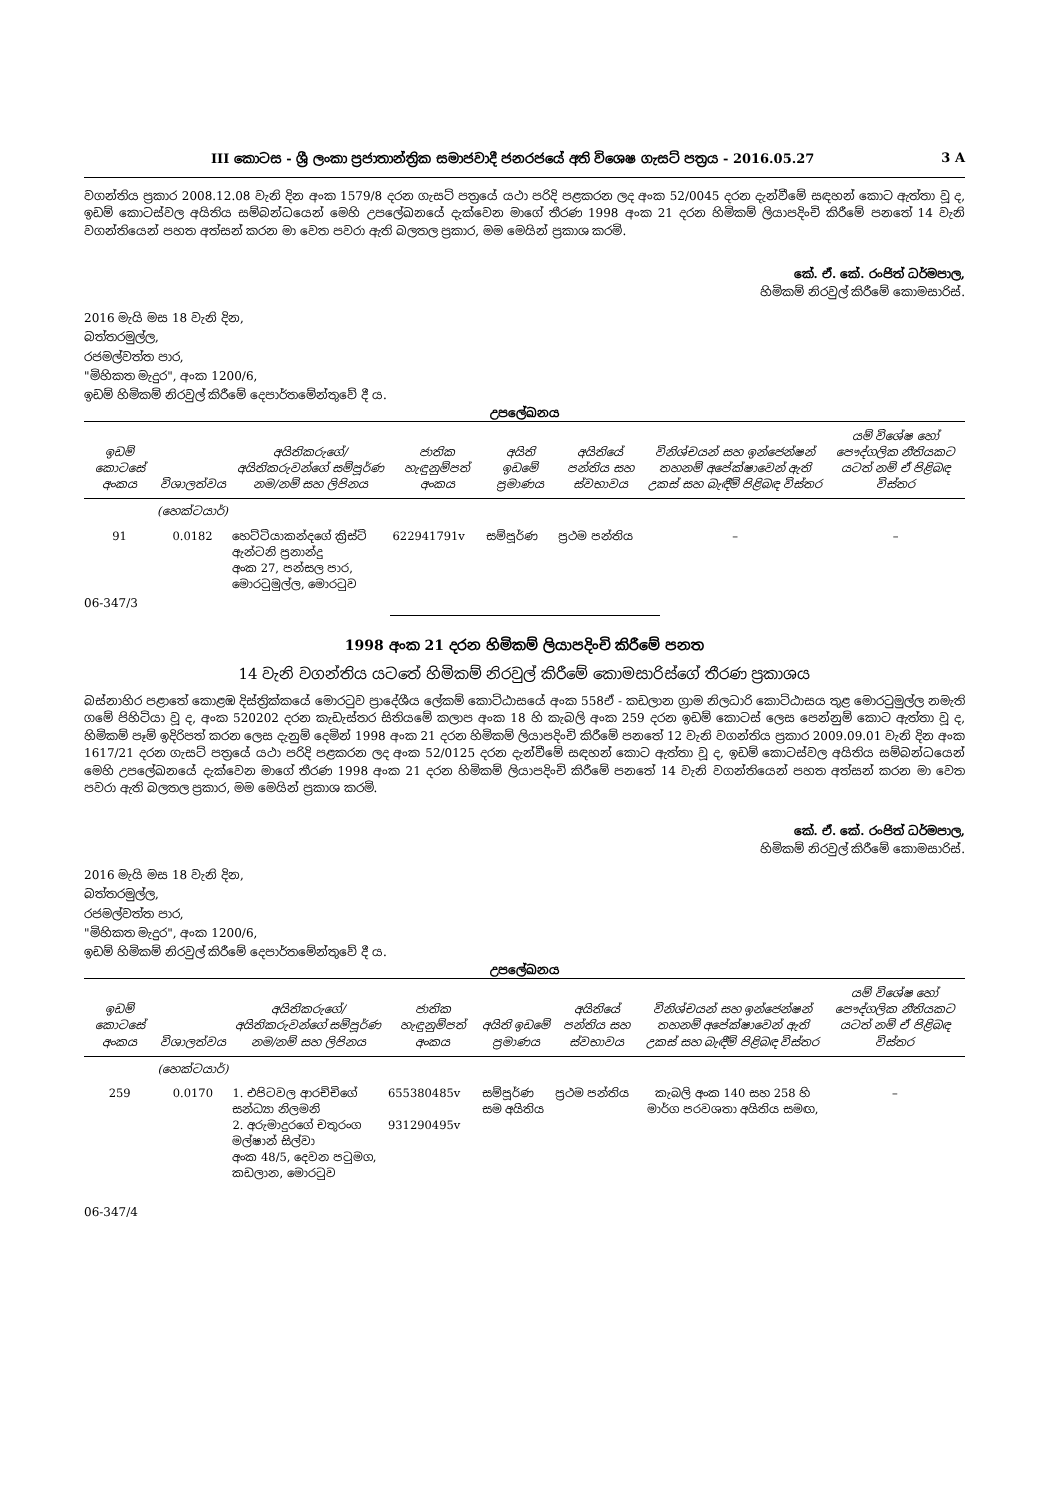III කොටස - ශ්‍රී ලංකා ප්‍රජාතාන්ත්‍රික සමාජවාදී ජනරජයේ අති විශෙෂ ගැසට් පත්‍රය - 2016.05.27 3 A
වගන්තිය ප්‍රකාර 2008.12.08 වැනි දින අංක 1579/8 දරන ගැසට් පත්‍රයේ යථා පරිදි පළකරන ලද අංක 52/0045 දරන දැන්වීමේ සඳහන් කොට ඇත්තා වූ ද, ඉඩම් කොටස්වල අයිතිය සම්බන්ධයෙන් මෙහි උපලේඛනයේ දැක්වෙන මාගේ තීරණ 1998 අංක 21 දරන හිමිකම් ලියාපදිංචි කිරීමේ පනතේ 14 වැනි වගන්තියෙන් පහත අත්සන් කරන මා වෙත පවරා ඇති බලතල ප්‍රකාර, මම මෙයින් ප්‍රකාශ කරමි.
කේ. ඒ. කේ. රංජිත් ධර්මපාල,
හිමිකම් නිරවුල් කිරීමේ කොමසාරිස්.
2016 මැයි මස 18 වැනි දින,
බත්තරමුල්ල,
රජමල්වත්ත පාර,
"මිහිකත මැදුර", අංක 1200/6,
ඉඩම් හිමිකම් නිරවුල් කිරීමේ දෙපාර්තමේන්තුවේ දී ය.
උපලේඛනය
| ඉඩම් කොටසේ අංකය | විශාලත්වය | අයිතිකරුගේ/අයිතිකරුවන්ගේ සම්පූර්ණ නම/නම් සහ ලිපිනය | ජාතික හැඳුනුම්පත් අංකය | අයිති ඉඩමේ ප්‍රමාණය | අයිතියේ පන්තිය සහ ස්වභාවය | විනිශ්චයන් සහ ඉන්ජෙන්ෂන් තහනම් අපේක්ෂාවෙන් ඇති උකස් සහ බැඳීම් පිළිබඳ විස්තර | යම් විශේෂ හෝ පෞද්ගලික නීතියකට යටත් නම් ඒ පිළිබඳ විස්තර |
| --- | --- | --- | --- | --- | --- | --- | --- |
| | (හෙක්ටයාර්) | | | | | | |
| 91 | 0.0182 | හෙට්ටියාකන්දගේ ක්‍රිස්ටි ඇන්ටනි ප්‍රනාන්දු අංක 27, පන්සල පාර, මොරටුමුල්ල, මොරටුව | 622941791v | සම්පූර්ණ | ප්‍රථම පන්තිය | – | – |
06-347/3
1998 අංක 21 දරන හිමිකම් ලියාපදිංචි කිරීමේ පනත
14 වැනි වගන්තිය යටතේ හිමිකම් නිරවුල් කිරීමේ කොමසාරිස්ගේ තීරණ ප්‍රකාශය
බස්නාහිර පළාතේ කොළඹ දිස්ත්‍රික්කයේ මොරටුව ප්‍රාදේශීය ලේකම් කොට්ඨාසයේ අංක 558ඒ - කඩලාන ග්‍රාම නිලධාරි කොට්ඨාසය තුළ මොරටුමුල්ල නමැති ගමේ පිහිටියා වූ ද, අංක 520202 දරන කැඩැස්තර සිතියමේ කලාප අංක 18 හි කැබලි අංක 259 දරන ඉඩම් කොටස් ලෙස පෙන්නුම් කොට ඇත්තා වූ ද, හිමිකම් පෑම් ඉදිරිපත් කරන ලෙස දැනුම් දෙමින් 1998 අංක 21 දරන හිමිකම් ලියාපදිංචි කිරීමේ පනතේ 12 වැනි වගන්තිය ප්‍රකාර 2009.09.01 වැනි දින අංක 1617/21 දරන ගැසට් පත්‍රයේ යථා පරිදි පළකරන ලද අංක 52/0125 දරන දැන්වීමේ සඳහන් කොට ඇත්තා වූ ද, ඉඩම් කොටස්වල අයිතිය සම්බන්ධයෙන් මෙහි උපලේඛනයේ දැක්වෙන මාගේ තීරණ 1998 අංක 21 දරන හිමිකම් ලියාපදිංචි කිරීමේ පනතේ 14 වැනි වගන්තියෙන් පහත අත්සන් කරන මා වෙත පවරා ඇති බලතල ප්‍රකාර, මම මෙයින් ප්‍රකාශ කරමි.
කේ. ඒ. කේ. රංජිත් ධර්මපාල,
හිමිකම් නිරවුල් කිරීමේ කොමසාරිස්.
2016 මැයි මස 18 වැනි දින,
බත්තරමුල්ල,
රජමල්වත්ත පාර,
"මිහිකත මැදුර", අංක 1200/6,
ඉඩම් හිමිකම් නිරවුල් කිරීමේ දෙපාර්තමේන්තුවේ දී ය.
උපලේඛනය
| ඉඩම් කොටසේ අංකය | විශාලත්වය | අයිතිකරුගේ/අයිතිකරුවන්ගේ සම්පූර්ණ නම/නම් සහ ලිපිනය | ජාතික හැඳුනුම්පත් අංකය | අයිති ඉඩමේ ප්‍රමාණය | අයිතියේ පන්තිය සහ ස්වභාවය | විනිශ්චයන් සහ ඉන්ජෙන්ෂන් තහනම් අපේක්ෂාවෙන් ඇති උකස් සහ බැඳීම් පිළිබඳ විස්තර | යම් විශේෂ හෝ පෞද්ගලික නීතියකට යටත් නම් ඒ පිළිබඳ විස්තර |
| --- | --- | --- | --- | --- | --- | --- | --- |
| | (හෙක්ටයාර්) | | | | | | |
| 259 | 0.0170 | 1. එපිටවල ආරච්චිගේ සන්ධ්‍යා නිලමනි 2. අරුමාදුරගේ චතුරංග මල්ෂාන් සිල්වා අංක 48/5, දෙවන පටුමග, කඩලාන, මොරටුව | 655380485v 931290495v | සම්පූර්ණ සම අයිතිය | ප්‍රථම පන්තිය | කැබලි අංක 140 සහ 258 හි මාර්ග පරවශතා අයිතිය සමඟ, | – |
06-347/4